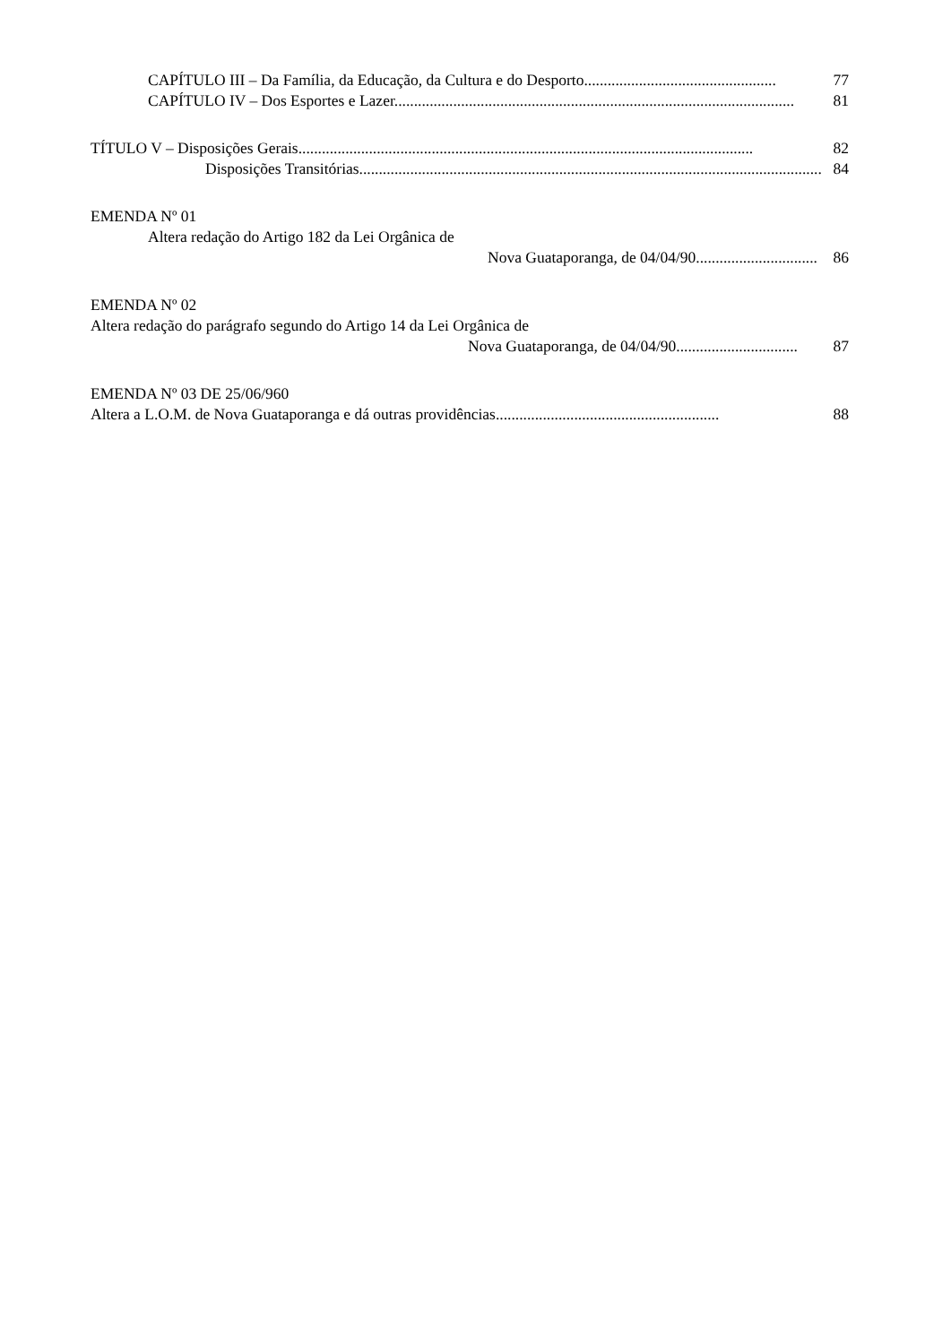CAPÍTULO III – Da Família, da Educação, da Cultura e do Desporto................................................. 77
CAPÍTULO IV – Dos Esportes e Lazer...................................................................................................... 81
TÍTULO V – Disposições Gerais.................................................................................................................... 82
Disposições Transitórias...................................................................................................................... 84
EMENDA Nº 01
Altera redação do Artigo 182 da Lei Orgânica de
Nova Guataporanga, de 04/04/90............................... 86
EMENDA Nº 02
Altera redação do parágrafo segundo do Artigo 14 da Lei Orgânica de
Nova Guataporanga, de 04/04/90............................... 87
EMENDA Nº 03 DE 25/06/960
Altera a L.O.M. de Nova Guataporanga e dá outras providências......................................................... 88